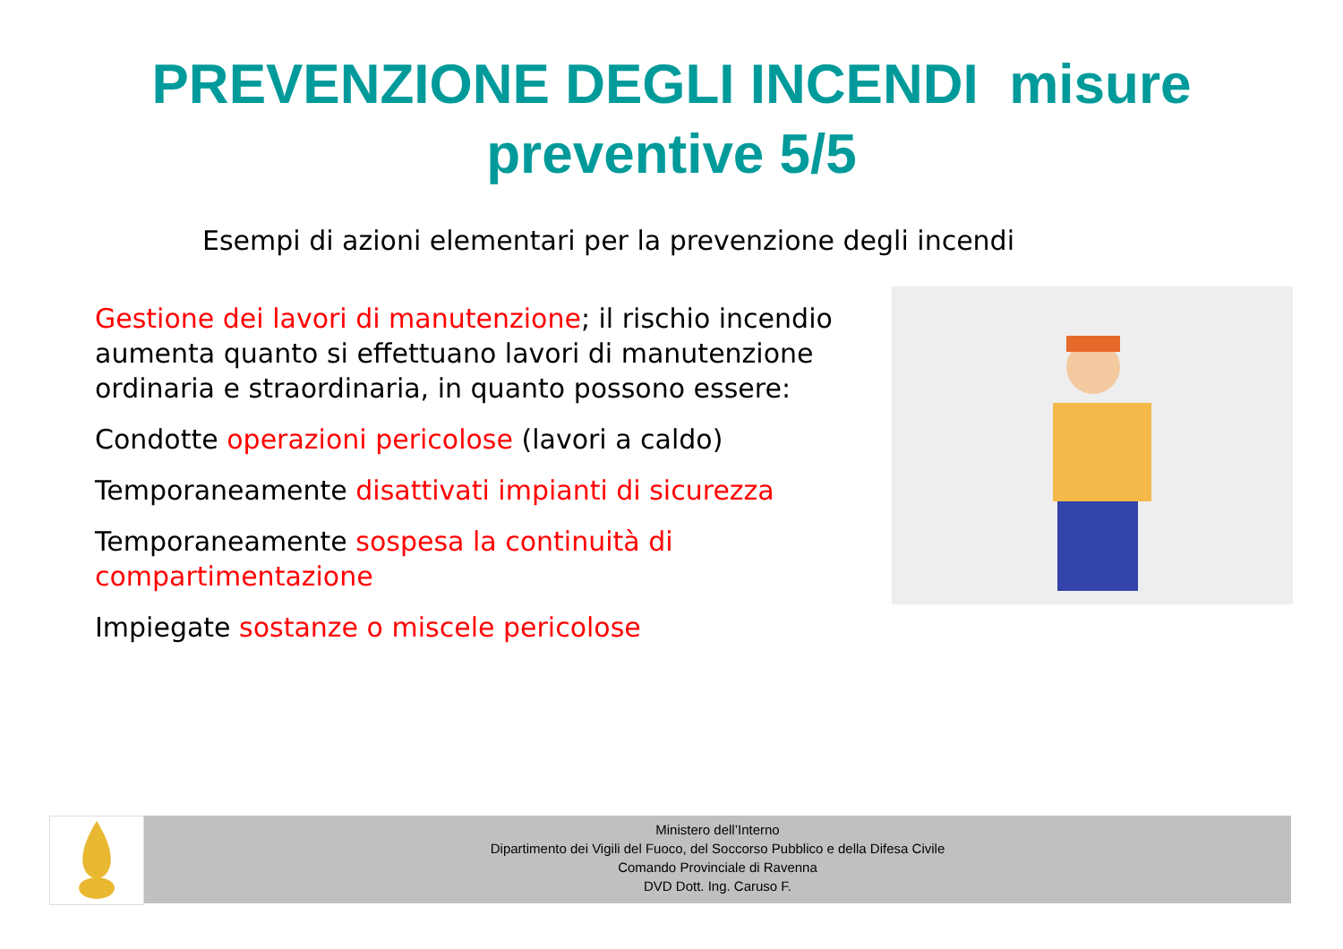PREVENZIONE DEGLI INCENDI misure preventive 5/5
Esempi di azioni elementari per la prevenzione degli incendi
Gestione dei lavori di manutenzione; il rischio incendio aumenta quanto si effettuano lavori di manutenzione ordinaria e straordinaria, in quanto possono essere:
Condotte operazioni pericolose (lavori a caldo)
Temporaneamente disattivati impianti di sicurezza
Temporaneamente sospesa la continuità di compartimentazione
Impiegate sostanze o miscele pericolose
Ministero dell’Interno
Dipartimento dei Vigili del Fuoco, del Soccorso Pubblico e della Difesa Civile
Comando Provinciale di Ravenna
DVD Dott. Ing. Caruso F.